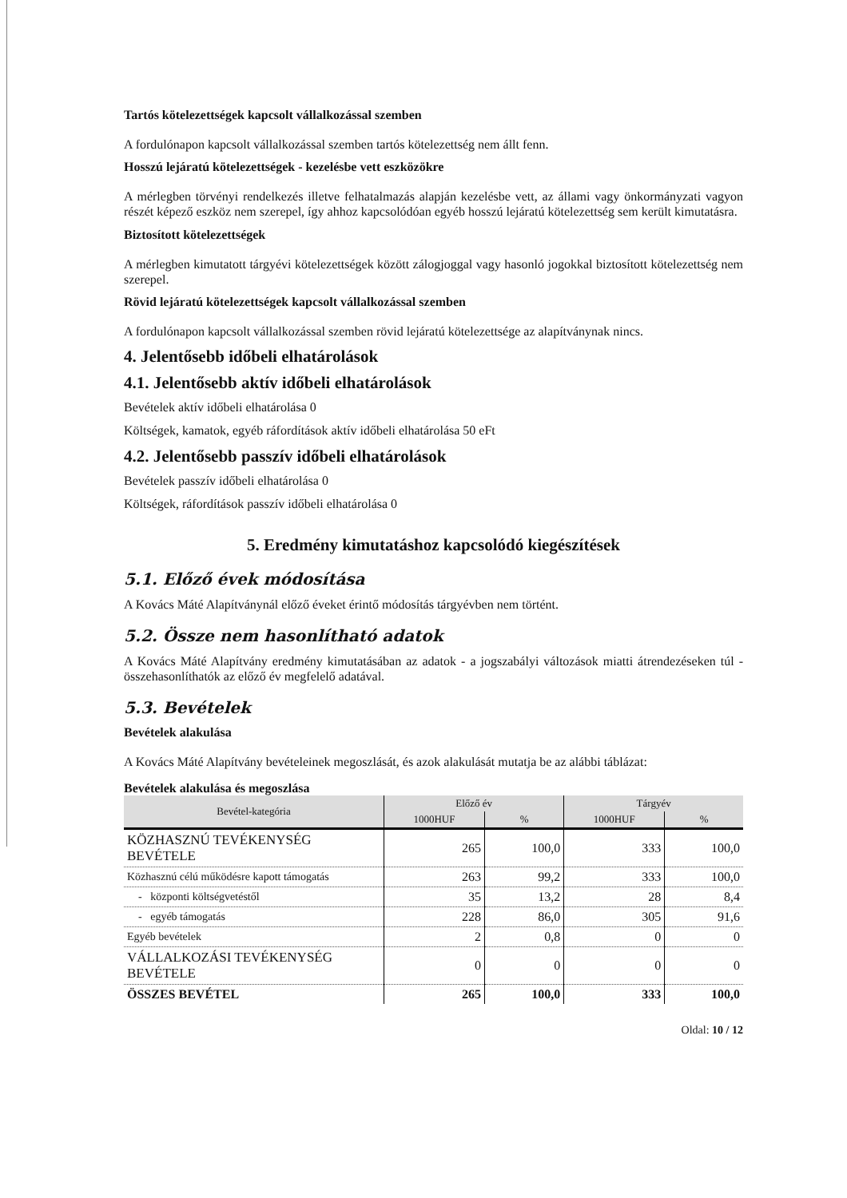Tartós kötelezettségek kapcsolt vállalkozással szemben
A fordulónapon kapcsolt vállalkozással szemben tartós kötelezettség nem állt fenn.
Hosszú lejáratú kötelezettségek - kezelésbe vett eszközökre
A mérlegben törvényi rendelkezés illetve felhatalmazás alapján kezelésbe vett, az állami vagy önkormányzati vagyon részét képező eszköz nem szerepel, így ahhoz kapcsolódóan egyéb hosszú lejáratú kötelezettség sem került kimutatásra.
Biztosított kötelezettségek
A mérlegben kimutatott tárgyévi kötelezettségek között zálogjoggal vagy hasonló jogokkal biztosított kötelezettség nem szerepel.
Rövid lejáratú kötelezettségek kapcsolt vállalkozással szemben
A fordulónapon kapcsolt vállalkozással szemben rövid lejáratú kötelezettsége az alapítványnak nincs.
4. Jelentősebb időbeli elhatárolások
4.1. Jelentősebb aktív időbeli elhatárolások
Bevételek aktív időbeli elhatárolása 0
Költségek, kamatok, egyéb ráfordítások aktív időbeli elhatárolása 50 eFt
4.2. Jelentősebb passzív időbeli elhatárolások
Bevételek passzív időbeli elhatárolása 0
Költségek, ráfordítások passzív időbeli elhatárolása 0
5. Eredmény kimutatáshoz kapcsolódó kiegészítések
5.1. Előző évek módosítása
A Kovács Máté Alapítványnál előző éveket érintő módosítás tárgyévben nem történt.
5.2. Össze nem hasonlítható adatok
A Kovács Máté Alapítvány eredmény kimutatásában az adatok - a jogszabályi változások miatti átrendezéseken túl - összehasonlíthatók az előző év megfelelő adatával.
5.3. Bevételek
Bevételek alakulása
A Kovács Máté Alapítvány bevételeinek megoszlását, és azok alakulását mutatja be az alábbi táblázat:
Bevételek alakulása és megoszlása
| Bevétel-kategória | Előző év | | Tárgyév | |
| --- | --- | --- | --- | --- |
| | 1000HUF | % | 1000HUF | % |
| KÖZHASZNÚ TEVÉKENYSÉG BEVÉTELE | 265 | 100,0 | 333 | 100,0 |
| Közhasznú célú működésre kapott támogatás | 263 | 99,2 | 333 | 100,0 |
| - központi költségvetéstől | 35 | 13,2 | 28 | 8,4 |
| - egyéb támogatás | 228 | 86,0 | 305 | 91,6 |
| Egyéb bevételek | 2 | 0,8 | 0 | 0 |
| VÁLLALKOZÁSI TEVÉKENYSÉG BEVÉTELE | 0 | 0 | 0 | 0 |
| ÖSSZES BEVÉTEL | 265 | 100,0 | 333 | 100,0 |
Oldal: 10 / 12